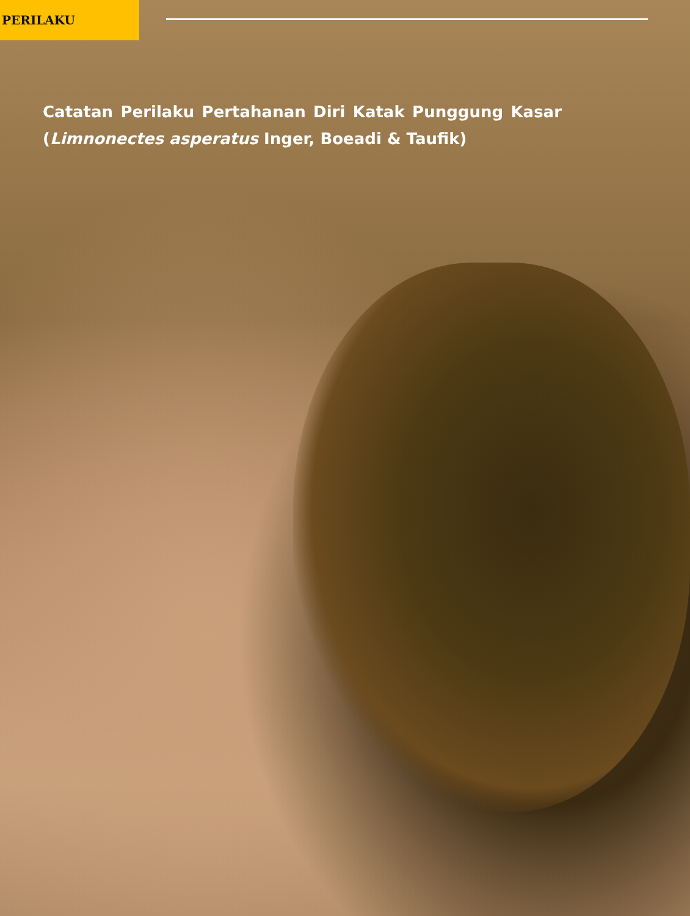PERILAKU
Catatan Perilaku Pertahanan Diri Katak Punggung Kasar (Limnonectes asperatus Inger, Boeadi & Taufik)